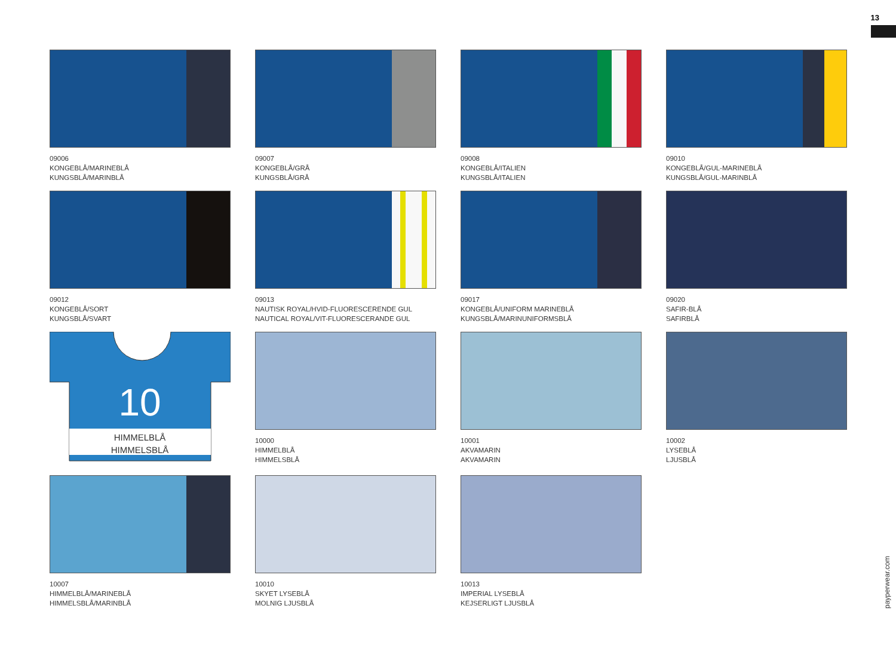13
09006
KONGEBLÅ/MARINEBLÅ
KUNGSBLÅ/MARINBLÅ
09007
KONGEBLÅ/GRÅ
KUNGSBLÅ/GRÅ
09008
KONGEBLÅ/ITALIEN
KUNGSBLÅ/ITALIEN
09010
KONGEBLÅ/GUL-MARINEBLÅ
KUNGSBLÅ/GUL-MARINBLÅ
09012
KONGEBLÅ/SORT
KUNGSBLÅ/SVART
09013
NAUTISK ROYAL/HVID-FLUORESCERENDE GUL
NAUTICAL ROYAL/VIT-FLUORESCERANDE GUL
09017
KONGEBLÅ/UNIFORM MARINEBLÅ
KUNGSBLÅ/MARINUNIFORMSBLÅ
09020
SAFIR-BLÅ
SAFIRBLÅ
10
HIMMELBLÅ
HIMMELSBLÅ
10000
HIMMELBLÅ
HIMMELSBLÅ
10001
AKVAMARIN
AKVAMARIN
10002
LYSEBLÅ
LJUSBLÅ
10007
HIMMELBLÅ/MARINEBLÅ
HIMMELSBLÅ/MARINBLÅ
10010
SKYET LYSEBLÅ
MOLNIG LJUSBLÅ
10013
IMPERIAL LYSEBLÅ
KEJSERLIGT LJUSBLÅ
payperwear.com